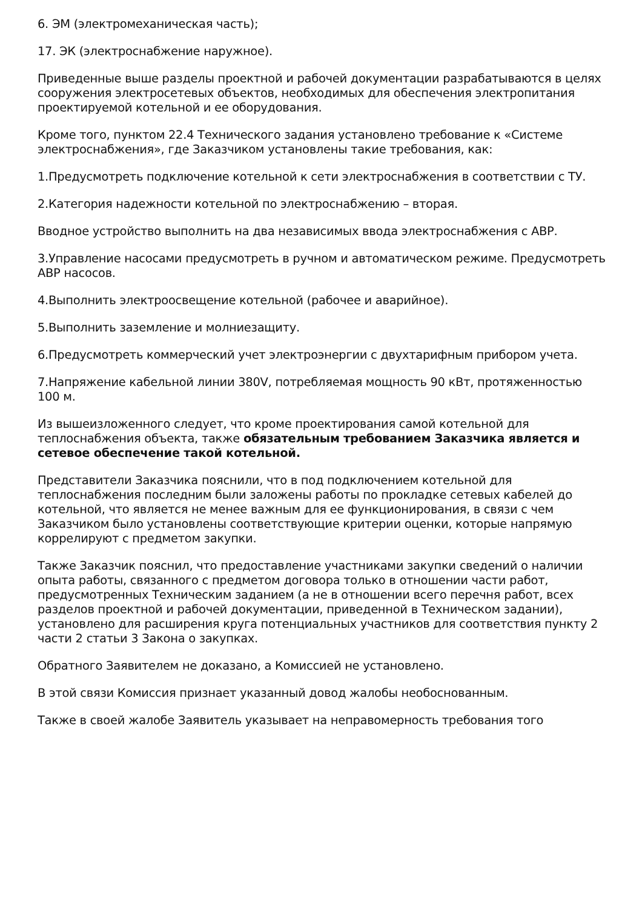6. ЭМ (электромеханическая часть);
17. ЭК (электроснабжение наружное).
Приведенные выше разделы проектной и рабочей документации разрабатываются в целях сооружения электросетевых объектов, необходимых для обеспечения электропитания проектируемой котельной и ее оборудования.
Кроме того, пунктом 22.4 Технического задания установлено требование к «Системе электроснабжения», где Заказчиком установлены такие требования, как:
1.Предусмотреть подключение котельной к сети электроснабжения в соответствии с ТУ.
2.Категория надежности котельной по электроснабжению – вторая.
Вводное устройство выполнить на два независимых ввода электроснабжения с АВР.
3.Управление насосами предусмотреть в ручном и автоматическом режиме. Предусмотреть АВР насосов.
4.Выполнить электроосвещение котельной (рабочее и аварийное).
5.Выполнить заземление и молниезащиту.
6.Предусмотреть коммерческий учет электроэнергии с двухтарифным прибором учета.
7.Напряжение кабельной линии 380V, потребляемая мощность 90 кВт, протяженностью 100 м.
Из вышеизложенного следует, что кроме проектирования самой котельной для теплоснабжения объекта, также обязательным требованием Заказчика является и сетевое обеспечение такой котельной.
Представители Заказчика пояснили, что в под подключением котельной для теплоснабжения последним были заложены работы по прокладке сетевых кабелей до котельной, что является не менее важным для ее функционирования, в связи с чем Заказчиком было установлены соответствующие критерии оценки, которые напрямую коррелируют с предметом закупки.
Также Заказчик пояснил, что предоставление участниками закупки сведений о наличии опыта работы, связанного с предметом договора только в отношении части работ, предусмотренных Техническим заданием (а не в отношении всего перечня работ, всех разделов проектной и рабочей документации, приведенной в Техническом задании), установлено для расширения круга потенциальных участников для соответствия пункту 2 части 2 статьи 3 Закона о закупках.
Обратного Заявителем не доказано, а Комиссией не установлено.
В этой связи Комиссия признает указанный довод жалобы необоснованным.
Также в своей жалобе Заявитель указывает на неправомерность требования того